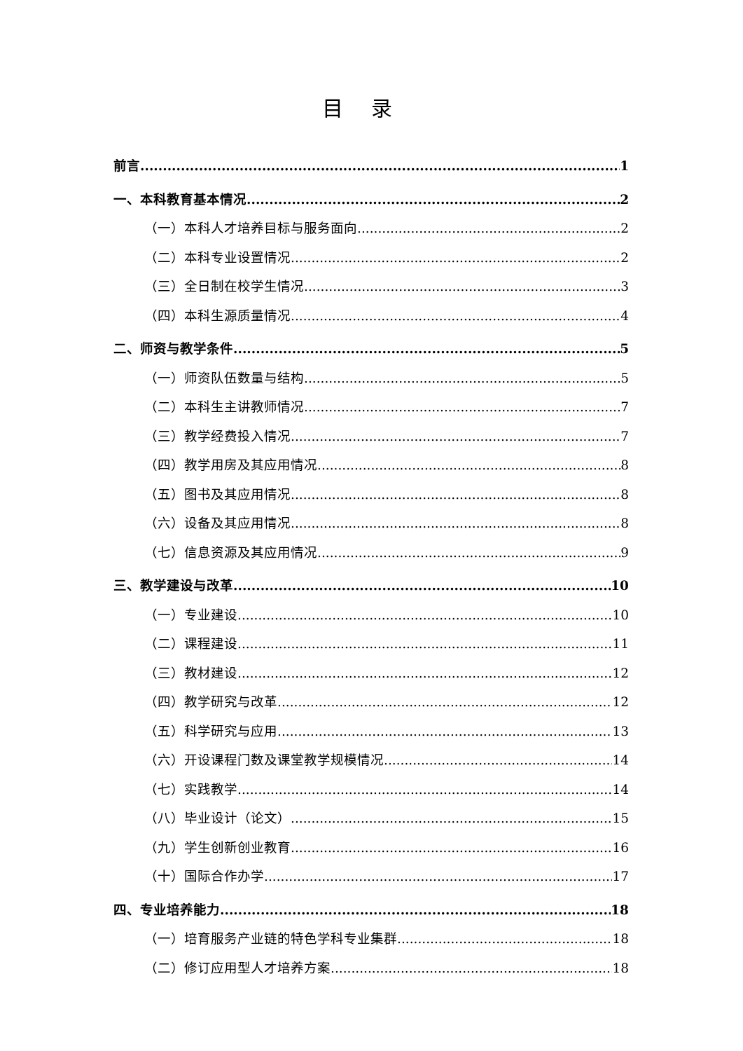目录
前言 1
一、本科教育基本情况 2
（一）本科人才培养目标与服务面向 2
（二）本科专业设置情况 2
（三）全日制在校学生情况 3
（四）本科生源质量情况 4
二、师资与教学条件 5
（一）师资队伍数量与结构 5
（二）本科生主讲教师情况 7
（三）教学经费投入情况 7
（四）教学用房及其应用情况 8
（五）图书及其应用情况 8
（六）设备及其应用情况 8
（七）信息资源及其应用情况 9
三、教学建设与改革 10
（一）专业建设 10
（二）课程建设 11
（三）教材建设 12
（四）教学研究与改革 12
（五）科学研究与应用 13
（六）开设课程门数及课堂教学规模情况 14
（七）实践教学 14
（八）毕业设计（论文） 15
（九）学生创新创业教育 16
（十）国际合作办学 17
四、专业培养能力 18
（一）培育服务产业链的特色学科专业集群 18
（二）修订应用型人才培养方案 18